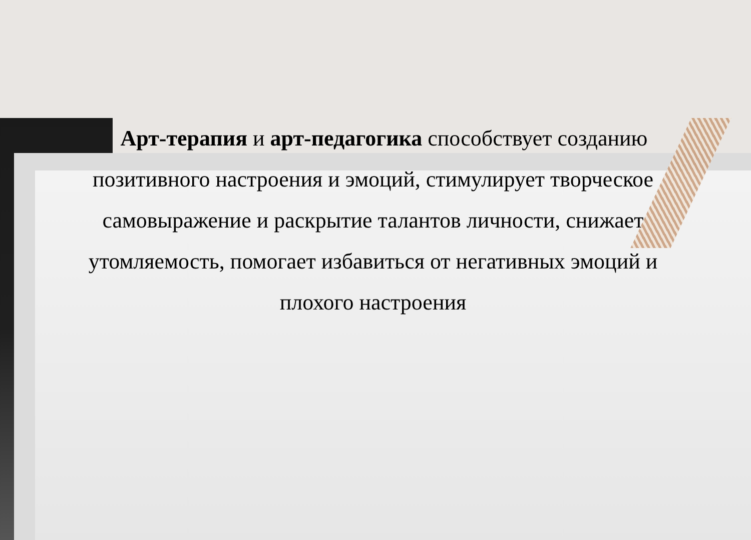Арт-терапия и арт-педагогика способствует созданию позитивного настроения и эмоций, стимулирует творческое самовыражение и раскрытие талантов личности, снижает утомляемость, помогает избавиться от негативных эмоций и плохого настроения